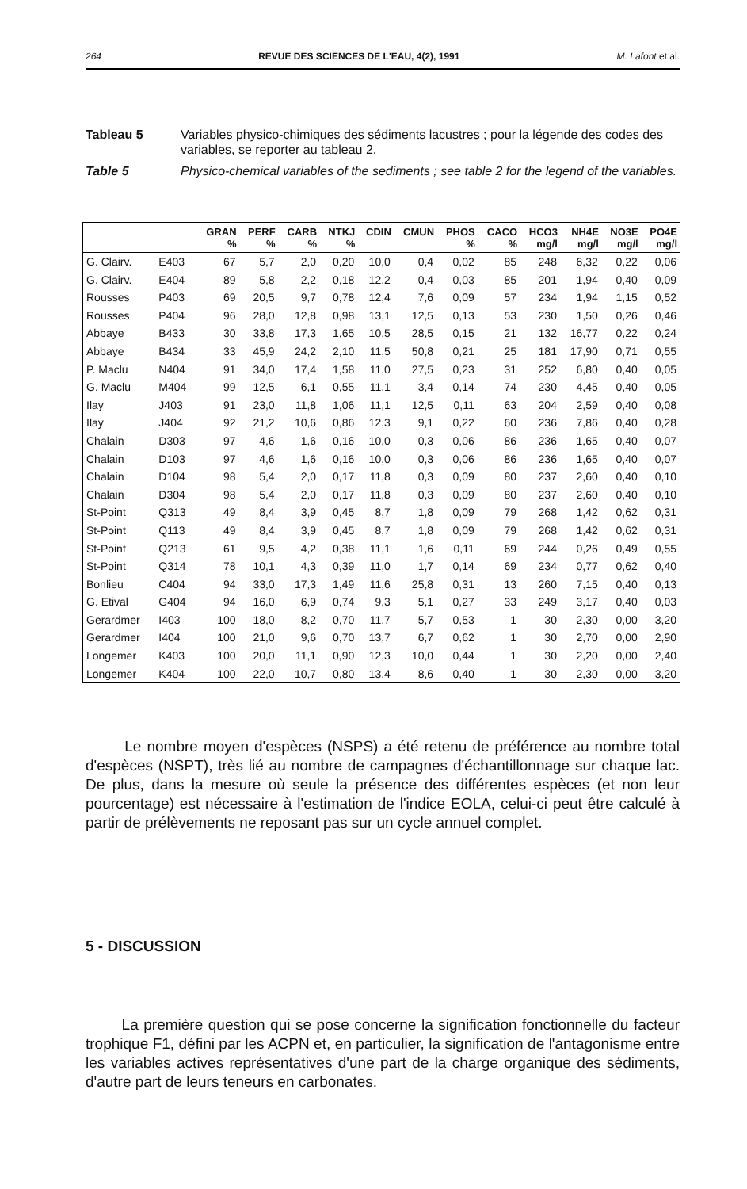264 REVUE DES SCIENCES DE L'EAU, 4(2), 1991 M. Lafont et al.
Tableau 5 Variables physico-chimiques des sédiments lacustres ; pour la légende des codes des variables, se reporter au tableau 2.
Table 5 Physico-chemical variables of the sediments ; see table 2 for the legend of the variables.
| | | GRAN | PERF | CARB | NTKJ | CDIN | CMUN | PHOS | CACO | HCO3 | NH4E | NO3E | PO4E |
| --- | --- | --- | --- | --- | --- | --- | --- | --- | --- | --- | --- | --- | --- |
| | | % | % | % | % | | | % | % | mg/l | mg/l | mg/l | mg/l |
| G. Clairv. | E403 | 67 | 5,7 | 2,0 | 0,20 | 10,0 | 0,4 | 0,02 | 85 | 248 | 6,32 | 0,22 | 0,06 |
| G. Clairv. | E404 | 89 | 5,8 | 2,2 | 0,18 | 12,2 | 0,4 | 0,03 | 85 | 201 | 1,94 | 0,40 | 0,09 |
| Rousses | P403 | 69 | 20,5 | 9,7 | 0,78 | 12,4 | 7,6 | 0,09 | 57 | 234 | 1,94 | 1,15 | 0,52 |
| Rousses | P404 | 96 | 28,0 | 12,8 | 0,98 | 13,1 | 12,5 | 0,13 | 53 | 230 | 1,50 | 0,26 | 0,46 |
| Abbaye | B433 | 30 | 33,8 | 17,3 | 1,65 | 10,5 | 28,5 | 0,15 | 21 | 132 | 16,77 | 0,22 | 0,24 |
| Abbaye | B434 | 33 | 45,9 | 24,2 | 2,10 | 11,5 | 50,8 | 0,21 | 25 | 181 | 17,90 | 0,71 | 0,55 |
| P. Maclu | N404 | 91 | 34,0 | 17,4 | 1,58 | 11,0 | 27,5 | 0,23 | 31 | 252 | 6,80 | 0,40 | 0,05 |
| G. Maclu | M404 | 99 | 12,5 | 6,1 | 0,55 | 11,1 | 3,4 | 0,14 | 74 | 230 | 4,45 | 0,40 | 0,05 |
| Ilay | J403 | 91 | 23,0 | 11,8 | 1,06 | 11,1 | 12,5 | 0,11 | 63 | 204 | 2,59 | 0,40 | 0,08 |
| Ilay | J404 | 92 | 21,2 | 10,6 | 0,86 | 12,3 | 9,1 | 0,22 | 60 | 236 | 7,86 | 0,40 | 0,28 |
| Chalain | D303 | 97 | 4,6 | 1,6 | 0,16 | 10,0 | 0,3 | 0,06 | 86 | 236 | 1,65 | 0,40 | 0,07 |
| Chalain | D103 | 97 | 4,6 | 1,6 | 0,16 | 10,0 | 0,3 | 0,06 | 86 | 236 | 1,65 | 0,40 | 0,07 |
| Chalain | D104 | 98 | 5,4 | 2,0 | 0,17 | 11,8 | 0,3 | 0,09 | 80 | 237 | 2,60 | 0,40 | 0,10 |
| Chalain | D304 | 98 | 5,4 | 2,0 | 0,17 | 11,8 | 0,3 | 0,09 | 80 | 237 | 2,60 | 0,40 | 0,10 |
| St-Point | Q313 | 49 | 8,4 | 3,9 | 0,45 | 8,7 | 1,8 | 0,09 | 79 | 268 | 1,42 | 0,62 | 0,31 |
| St-Point | Q113 | 49 | 8,4 | 3,9 | 0,45 | 8,7 | 1,8 | 0,09 | 79 | 268 | 1,42 | 0,62 | 0,31 |
| St-Point | Q213 | 61 | 9,5 | 4,2 | 0,38 | 11,1 | 1,6 | 0,11 | 69 | 244 | 0,26 | 0,49 | 0,55 |
| St-Point | Q314 | 78 | 10,1 | 4,3 | 0,39 | 11,0 | 1,7 | 0,14 | 69 | 234 | 0,77 | 0,62 | 0,40 |
| Bonlieu | C404 | 94 | 33,0 | 17,3 | 1,49 | 11,6 | 25,8 | 0,31 | 13 | 260 | 7,15 | 0,40 | 0,13 |
| G. Etival | G404 | 94 | 16,0 | 6,9 | 0,74 | 9,3 | 5,1 | 0,27 | 33 | 249 | 3,17 | 0,40 | 0,03 |
| Gerardmer | I403 | 100 | 18,0 | 8,2 | 0,70 | 11,7 | 5,7 | 0,53 | 1 | 30 | 2,30 | 0,00 | 3,20 |
| Gerardmer | I404 | 100 | 21,0 | 9,6 | 0,70 | 13,7 | 6,7 | 0,62 | 1 | 30 | 2,70 | 0,00 | 2,90 |
| Longemer | K403 | 100 | 20,0 | 11,1 | 0,90 | 12,3 | 10,0 | 0,44 | 1 | 30 | 2,20 | 0,00 | 2,40 |
| Longemer | K404 | 100 | 22,0 | 10,7 | 0,80 | 13,4 | 8,6 | 0,40 | 1 | 30 | 2,30 | 0,00 | 3,20 |
Le nombre moyen d'espèces (NSPS) a été retenu de préférence au nombre total d'espèces (NSPT), très lié au nombre de campagnes d'échantillonnage sur chaque lac. De plus, dans la mesure où seule la présence des différentes espèces (et non leur pourcentage) est nécessaire à l'estimation de l'indice EOLA, celui-ci peut être calculé à partir de prélèvements ne reposant pas sur un cycle annuel complet.
5 - DISCUSSION
La première question qui se pose concerne la signification fonctionnelle du facteur trophique F1, défini par les ACPN et, en particulier, la signification de l'antagonisme entre les variables actives représentatives d'une part de la charge organique des sédiments, d'autre part de leurs teneurs en carbonates.